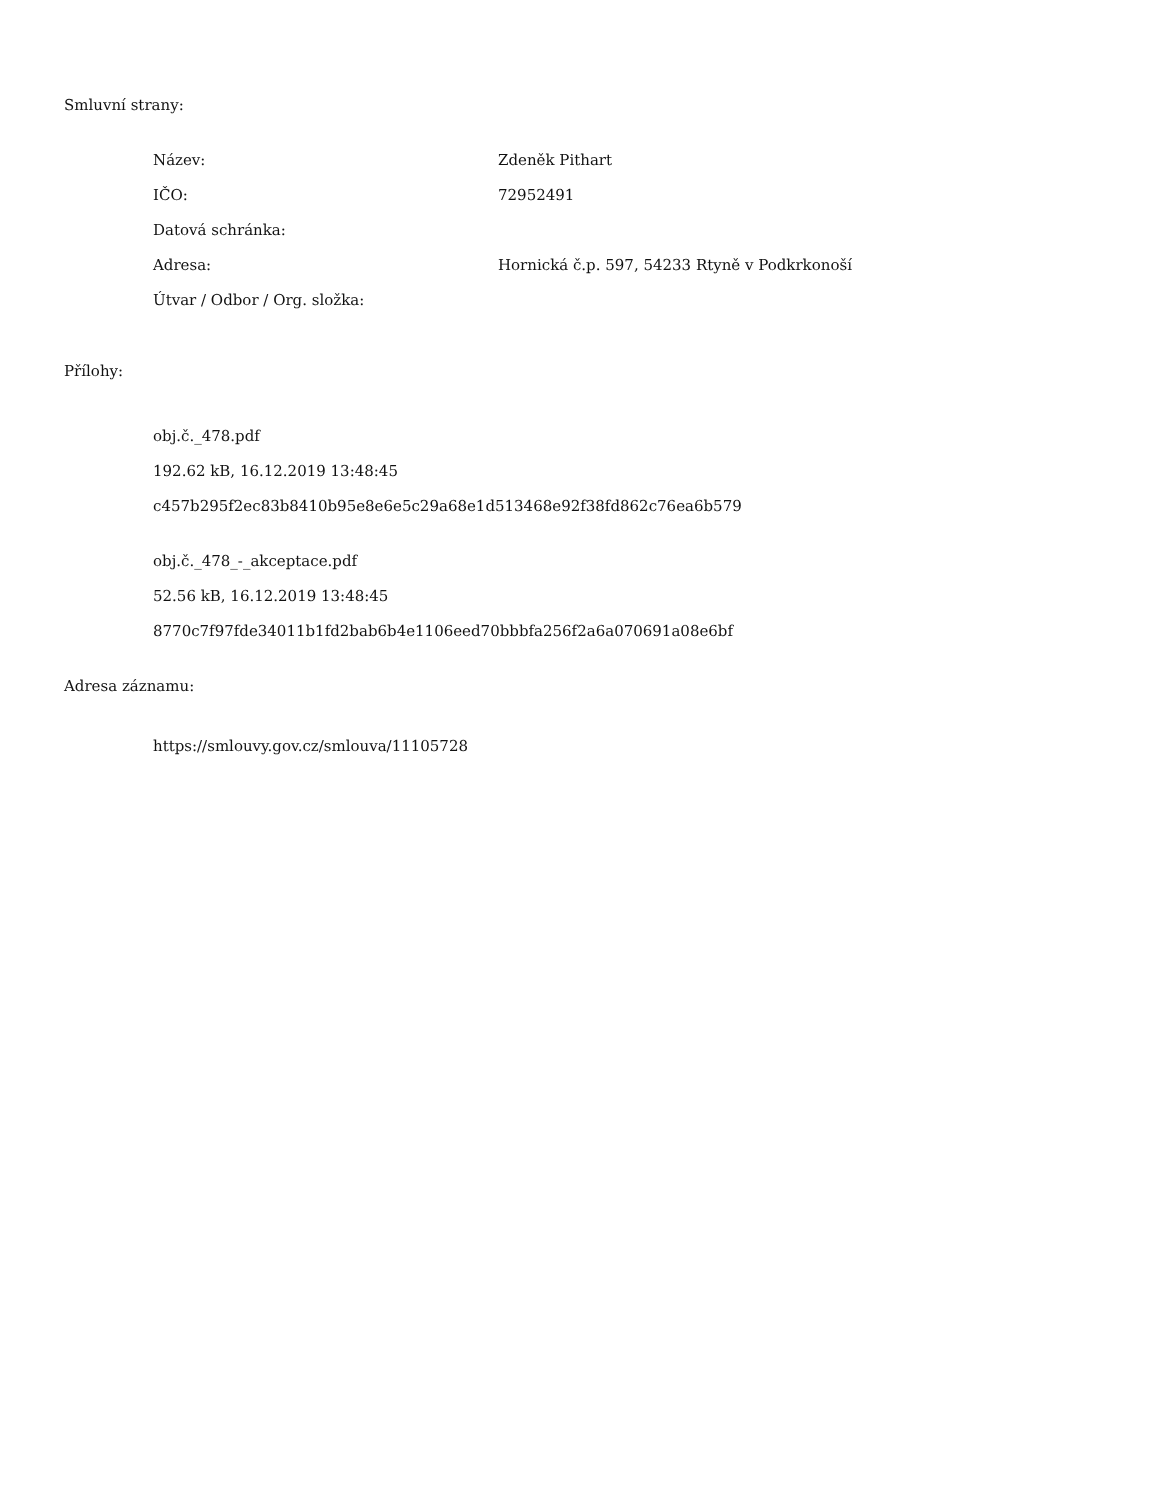Smluvní strany:
| Název: | Zdeněk Pithart |
| IČO: | 72952491 |
| Datová schránka: | |
| Adresa: | Hornická č.p. 597, 54233 Rtyně v Podkrkonoší |
| Útvar / Odbor / Org. složka: | |
Přílohy:
obj.č._478.pdf
192.62 kB, 16.12.2019 13:48:45
c457b295f2ec83b8410b95e8e6e5c29a68e1d513468e92f38fd862c76ea6b579
obj.č._478_-_akceptace.pdf
52.56 kB, 16.12.2019 13:48:45
8770c7f97fde34011b1fd2bab6b4e1106eed70bbbfa256f2a6a070691a08e6bf
Adresa záznamu:
https://smlouvy.gov.cz/smlouva/11105728